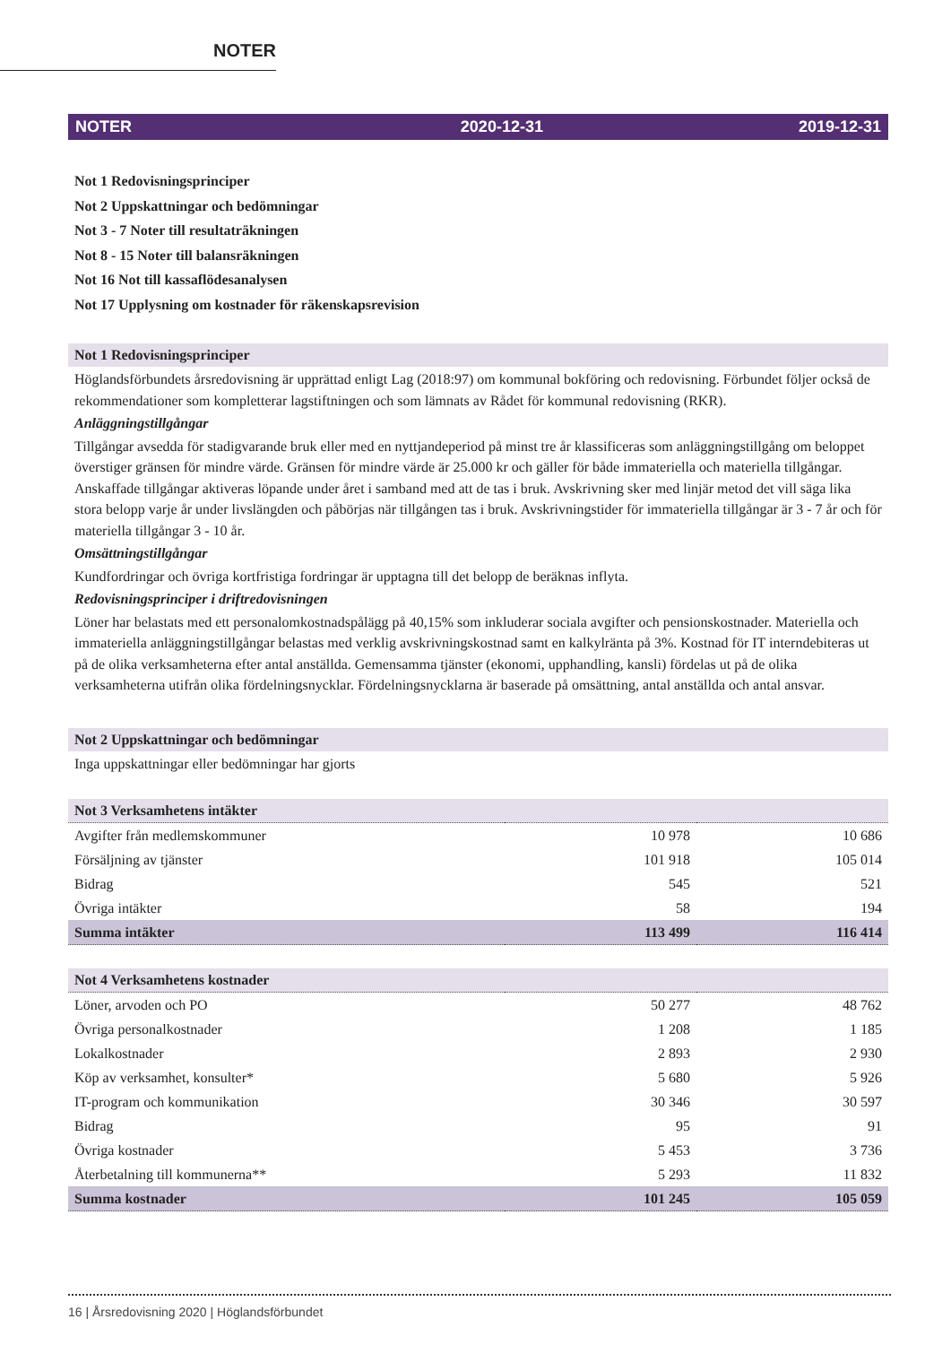NOTER
NOTER 2020-12-31 2019-12-31
Not 1 Redovisningsprinciper
Not 2 Uppskattningar och bedömningar
Not 3 - 7 Noter till resultaträkningen
Not 8 - 15 Noter till balansräkningen
Not 16 Not till kassaflödesanalysen
Not 17 Upplysning om kostnader för räkenskapsrevision
Not 1 Redovisningsprinciper
Höglandsförbundets årsredovisning är upprättad enligt Lag (2018:97) om kommunal bokföring och redovisning. Förbundet följer också de rekommendationer som kompletterar lagstiftningen och som lämnats av Rådet för kommunal redovisning (RKR).
Anläggningstillgångar
Tillgångar avsedda för stadigvarande bruk eller med en nyttjandeperiod på minst tre år klassificeras som anläggningstillgång om beloppet överstiger gränsen för mindre värde. Gränsen för mindre värde är 25.000 kr och gäller för både immateriella och materiella tillgångar. Anskaffade tillgångar aktiveras löpande under året i samband med att de tas i bruk. Avskrivning sker med linjär metod det vill säga lika stora belopp varje år under livslängden och påbörjas när tillgången tas i bruk. Avskrivningstider för immateriella tillgångar är 3 - 7 år och för materiella tillgångar 3 - 10 år.
Omsättningstillgångar
Kundfordringar och övriga kortfristiga fordringar är upptagna till det belopp de beräknas inflyta.
Redovisningsprinciper i driftredovisningen
Löner har belastats med ett personalomkostnadspålägg på 40,15% som inkluderar sociala avgifter och pensionskostnader. Materiella och immateriella anläggningstillgångar belastas med verklig avskrivningskostnad samt en kalkylränta på 3%. Kostnad för IT interndebiteras ut på de olika verksamheterna efter antal anställda. Gemensamma tjänster (ekonomi, upphandling, kansli) fördelas ut på de olika verksamheterna utifrån olika fördelningsnycklar. Fördelningsnycklarna är baserade på omsättning, antal anställda och antal ansvar.
Not 2 Uppskattningar och bedömningar
Inga uppskattningar eller bedömningar har gjorts
| Not 3 Verksamhetens intäkter | | |
| --- | --- | --- |
| Avgifter från medlemskommuner | 10 978 | 10 686 |
| Försäljning av tjänster | 101 918 | 105 014 |
| Bidrag | 545 | 521 |
| Övriga intäkter | 58 | 194 |
| Summa intäkter | 113 499 | 116 414 |
| Not 4 Verksamhetens kostnader | | |
| --- | --- | --- |
| Löner, arvoden och PO | 50 277 | 48 762 |
| Övriga personalkostnader | 1 208 | 1 185 |
| Lokalkostnader | 2 893 | 2 930 |
| Köp av verksamhet, konsulter* | 5 680 | 5 926 |
| IT-program och kommunikation | 30 346 | 30 597 |
| Bidrag | 95 | 91 |
| Övriga kostnader | 5 453 | 3 736 |
| Återbetalning till kommunerna** | 5 293 | 11 832 |
| Summa kostnader | 101 245 | 105 059 |
16 | Årsredovisning 2020 | Höglandsförbundet